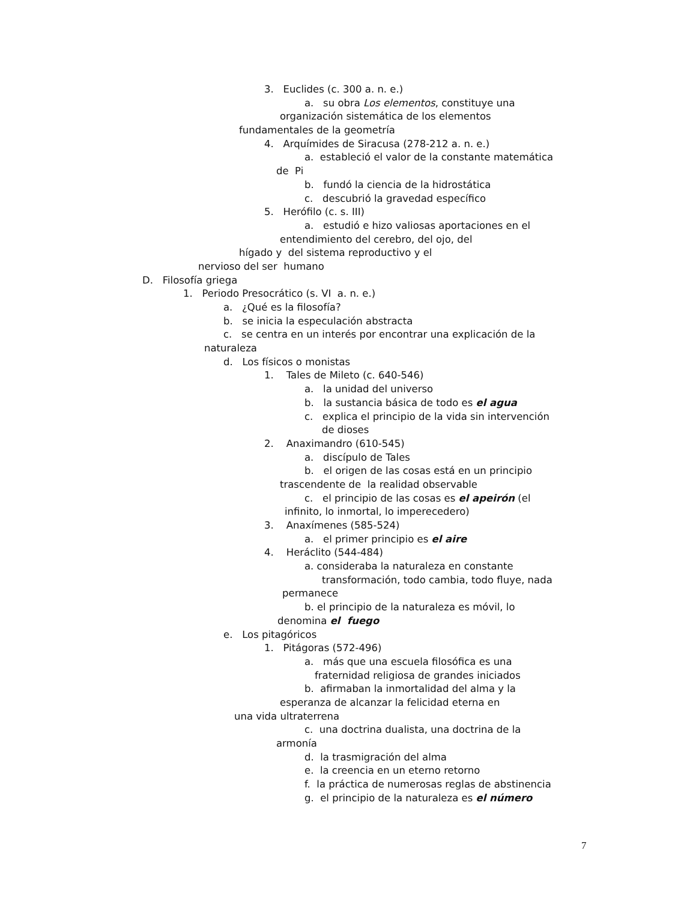3. Euclides (c. 300 a. n. e.)
a. su obra Los elementos, constituye una
organización sistemática de los elementos
fundamentales de la geometría
4. Arquímides de Siracusa (278-212 a. n. e.)
a. estableció el valor de la constante matemática
de Pi
b. fundó la ciencia de la hidrostática
c. descubrió la gravedad específico
5. Herófilo (c. s. III)
a. estudió e hizo valiosas aportaciones en el
entendimiento del cerebro, del ojo, del
hígado y del sistema reproductivo y el
nervioso del ser humano
D. Filosofía griega
1. Periodo Presocrático (s. VI a. n. e.)
a. ¿Qué es la filosofía?
b. se inicia la especulación abstracta
c. se centra en un interés por encontrar una explicación de la
naturaleza
d. Los físicos o monistas
1. Tales de Mileto (c. 640-546)
a. la unidad del universo
b. la sustancia básica de todo es el agua
c. explica el principio de la vida sin intervención
de dioses
2. Anaximandro (610-545)
a. discípulo de Tales
b. el origen de las cosas está en un principio
trascendente de la realidad observable
c. el principio de las cosas es el apeirón (el
infinito, lo inmortal, lo imperecedero)
3. Anaxímenes (585-524)
a. el primer principio es el aire
4. Heráclito (544-484)
a. consideraba la naturaleza en constante
transformación, todo cambia, todo fluye, nada
permanece
b. el principio de la naturaleza es móvil, lo
denomina el fuego
e. Los pitagóricos
1. Pitágoras (572-496)
a. más que una escuela filosófica es una
fraternidad religiosa de grandes iniciados
b. afirmaban la inmortalidad del alma y la
esperanza de alcanzar la felicidad eterna en
una vida ultraterrena
c. una doctrina dualista, una doctrina de la
armonía
d. la trasmigración del alma
e. la creencia en un eterno retorno
f. la práctica de numerosas reglas de abstinencia
g. el principio de la naturaleza es el número
7